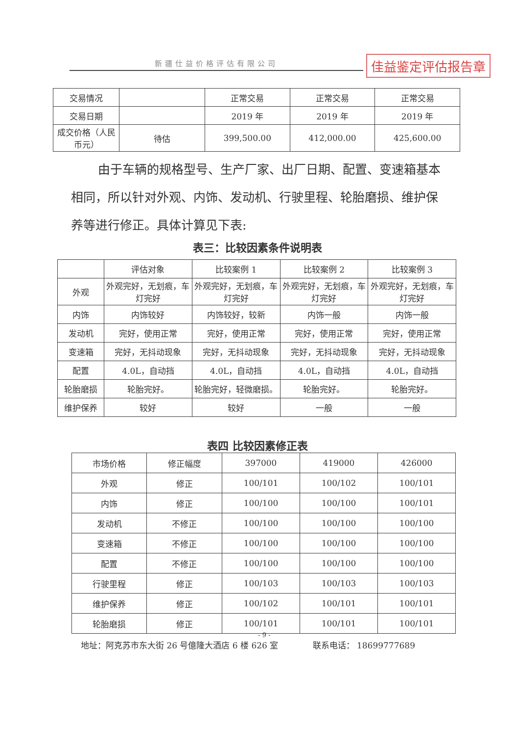新疆仕益价格评估有限公司 佳益鉴定评估报告章
| 交易情况 | | 正常交易 | 正常交易 | 正常交易 |
| 交易日期 | | 2019 年 | 2019 年 | 2019 年 |
| 成交价格（人民币元） | 待估 | 399,500.00 | 412,000.00 | 425,600.00 |
由于车辆的规格型号、生产厂家、出厂日期、配置、变速箱基本相同，所以针对外观、内饰、发动机、行驶里程、轮胎磨损、维护保养等进行修正。具体计算见下表:
表三：比较因素条件说明表
| | 评估对象 | 比较案例 1 | 比较案例 2 | 比较案例 3 |
| 外观 | 外观完好，无划痕，车灯完好 | 外观完好，无划痕，车灯完好 | 外观完好，无划痕，车灯完好 | 外观完好，无划痕，车灯完好 |
| 内饰 | 内饰较好 | 内饰较好，较新 | 内饰一般 | 内饰一般 |
| 发动机 | 完好，使用正常 | 完好，使用正常 | 完好，使用正常 | 完好，使用正常 |
| 变速箱 | 完好，无抖动现象 | 完好，无抖动现象 | 完好，无抖动现象 | 完好，无抖动现象 |
| 配置 | 4.0L，自动挡 | 4.0L，自动挡 | 4.0L，自动挡 | 4.0L，自动挡 |
| 轮胎磨损 | 轮胎完好。 | 轮胎完好，轻微磨损。 | 轮胎完好。 | 轮胎完好。 |
| 维护保养 | 较好 | 较好 | 一般 | 一般 |
表四 比较因素修正表
| 市场价格 | 修正幅度 | 397000 | 419000 | 426000 |
| 外观 | 修正 | 100/101 | 100/102 | 100/101 |
| 内饰 | 修正 | 100/100 | 100/100 | 100/101 |
| 发动机 | 不修正 | 100/100 | 100/100 | 100/100 |
| 变速箱 | 不修正 | 100/100 | 100/100 | 100/100 |
| 配置 | 不修正 | 100/100 | 100/100 | 100/100 |
| 行驶里程 | 修正 | 100/103 | 100/103 | 100/103 |
| 维护保养 | 修正 | 100/102 | 100/101 | 100/101 |
| 轮胎磨损 | 修正 | 100/101 | 100/101 | 100/101 |
- 9 -
地址：阿克苏市东大街 26 号億隆大酒店 6 楼 626 室 联系电话： 18699777689